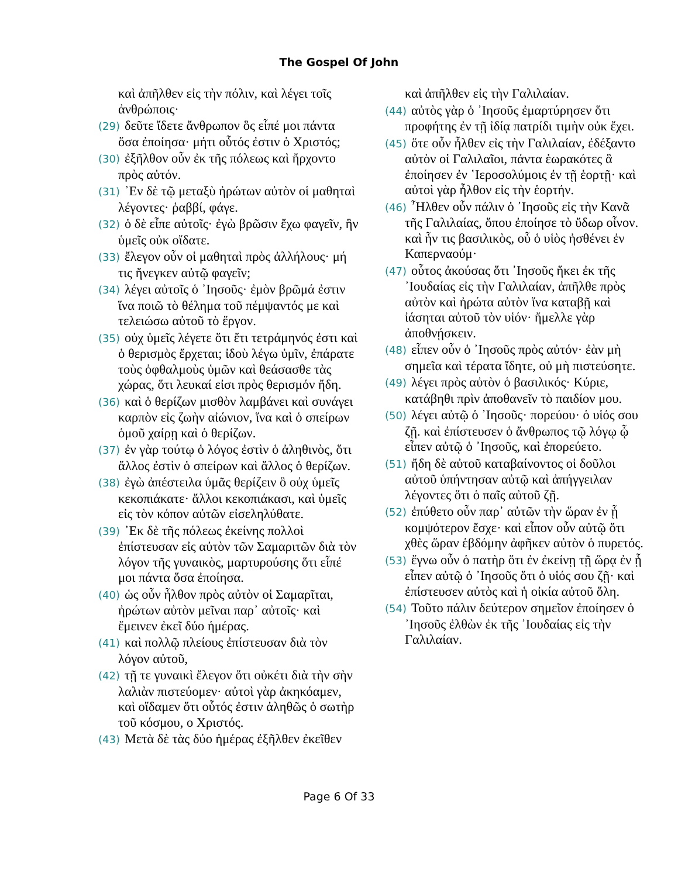The Gospel Of John
καὶ ἀπῆλθεν εἰς τὴν πόλιν, καὶ λέγει τοῖς ἀνθρώποις·
(29) δεῦτε ἴδετε ἄνθρωπον ὃς εἶπέ μοι πάντα ὅσα ἐποίησα· μήτι οὗτός ἐστιν ὁ Χριστός;
(30) ἐξῆλθον οὖν ἐκ τῆς πόλεως καὶ ἤρχοντο πρὸς αὐτόν.
(31) ᾿Εν δὲ τῷ μεταξὺ ἠρώτων αὐτὸν οἱ μαθηταὶ λέγοντες· ῥαββί, φάγε.
(32) ὁ δὲ εἶπε αὐτοῖς· ἐγὼ βρῶσιν ἔχω φαγεῖν, ἣν ὑμεῖς οὐκ οἴδατε.
(33) ἔλεγον οὖν οἱ μαθηταὶ πρὸς ἀλλήλους· μή τις ἤνεγκεν αὐτῷ φαγεῖν;
(34) λέγει αὐτοῖς ὁ ᾿Ιησοῦς· ἐμὸν βρῶμά ἐστιν ἵνα ποιῶ τὸ θέλημα τοῦ πέμψαντός με καὶ τελειώσω αὐτοῦ τὸ ἔργον.
(35) οὐχ ὑμεῖς λέγετε ὅτι ἔτι τετράμηνός ἐστι καὶ ὁ θερισμὸς ἔρχεται; ἰδοὺ λέγω ὑμῖν, ἐπάρατε τοὺς ὀφθαλμοὺς ὑμῶν καὶ θεάσασθε τὰς χώρας, ὅτι λευκαί εἰσι πρὸς θερισμόν ἤδη.
(36) καὶ ὁ θερίζων μισθὸν λαμβάνει καὶ συνάγει καρπὸν εἰς ζωὴν αἰώνιον, ἵνα καὶ ὁ σπείρων ὁμοῦ χαίρῃ καὶ ὁ θερίζων.
(37) ἐν γὰρ τούτῳ ὁ λόγος ἐστὶν ὁ ἀληθινὸς, ὅτι ἄλλος ἐστὶν ὁ σπείρων καὶ ἄλλος ὁ θερίζων.
(38) ἐγὼ ἀπέστειλα ὑμᾶς θερίζειν ὃ οὐχ ὑμεῖς κεκοπιάκατε· ἄλλοι κεκοπιάκασι, καὶ ὑμεῖς εἰς τὸν κόπον αὐτῶν εἰσεληλύθατε.
(39) ᾿Εκ δὲ τῆς πόλεως ἐκείνης πολλοὶ ἐπίστευσαν εἰς αὐτὸν τῶν Σαμαριτῶν διὰ τὸν λόγον τῆς γυναικὸς, μαρτυρούσης ὅτι εἶπέ μοι πάντα ὅσα ἐποίησα.
(40) ὡς οὖν ἦλθον πρὸς αὐτὸν οἱ Σαμαρῖται, ἠρώτων αὐτὸν μεῖναι παρ᾿ αὐτοῖς· καὶ ἔμεινεν ἐκεῖ δύο ἡμέρας.
(41) καὶ πολλῷ πλείους ἐπίστευσαν διὰ τὸν λόγον αὐτοῦ,
(42) τῇ τε γυναικὶ ἔλεγον ὅτι οὐκέτι διὰ τὴν σὴν λαλιὰν πιστεύομεν· αὐτοὶ γὰρ ἀκηκόαμεν, καὶ οἴδαμεν ὅτι οὗτός ἐστιν ἀληθῶς ὁ σωτὴρ τοῦ κόσμου, ο Χριστός.
(43) Μετὰ δὲ τὰς δύο ἡμέρας ἐξῆλθεν ἐκεῖθεν
καὶ ἀπῆλθεν εἰς τὴν Γαλιλαίαν.
(44) αὐτὸς γὰρ ὁ ᾿Ιησοῦς ἐμαρτύρησεν ὅτι προφήτης ἐν τῇ ἰδίᾳ πατρίδι τιμὴν οὐκ ἔχει.
(45) ὅτε οὖν ἦλθεν εἰς τὴν Γαλιλαίαν, ἐδέξαντο αὐτὸν οἱ Γαλιλαῖοι, πάντα ἑωρακότες ἃ ἐποίησεν ἐν ῾Ιεροσολύμοις ἐν τῇ ἑορτῇ· καὶ αὐτοὶ γὰρ ἦλθον εἰς τὴν ἑορτήν.
(46) ῏Ηλθεν οὖν πάλιν ὁ ᾿Ιησοῦς εἰς τὴν Κανᾶ τῆς Γαλιλαίας, ὅπου ἐποίησε τὸ ὕδωρ οἶνον. καὶ ἦν τις βασιλικὸς, οὗ ὁ υἱὸς ἠσθένει ἐν Καπερναούμ·
(47) οὗτος ἀκούσας ὅτι ᾿Ιησοῦς ἥκει ἐκ τῆς ᾿Ιουδαίας εἰς τὴν Γαλιλαίαν, ἀπῆλθε πρὸς αὐτὸν καὶ ἠρώτα αὐτὸν ἵνα καταβῇ καὶ ἰάσηται αὐτοῦ τὸν υἱόν· ἤμελλε γὰρ ἀποθνῄσκειν.
(48) εἶπεν οὖν ὁ ᾿Ιησοῦς πρὸς αὐτόν· ἐὰν μὴ σημεῖα καὶ τέρατα ἴδητε, οὐ μὴ πιστεύσητε.
(49) λέγει πρὸς αὐτὸν ὁ βασιλικός· Κύριε, κατάβηθι πρὶν ἀποθανεῖν τὸ παιδίον μου.
(50) λέγει αὐτῷ ὁ ᾿Ιησοῦς· πορεύου· ὁ υἱός σου ζῇ. καὶ ἐπίστευσεν ὁ ἄνθρωπος τῷ λόγῳ ᾧ εἶπεν αὐτῷ ὁ ᾿Ιησοῦς, καὶ ἐπορεύετο.
(51) ἤδη δὲ αὐτοῦ καταβαίνοντος οἱ δοῦλοι αὐτοῦ ὑπήντησαν αὐτῷ καὶ ἀπήγγειλαν λέγοντες ὅτι ὁ παῖς αὐτοῦ ζῇ.
(52) ἐπύθετο οὖν παρ᾿ αὐτῶν τὴν ὥραν ἐν ᾗ κομψότερον ἔσχε· καὶ εἶπον οὖν αὐτῷ ὅτι χθὲς ὥραν ἑβδόμην ἀφῆκεν αὐτὸν ὁ πυρετός.
(53) ἔγνω οὖν ὁ πατὴρ ὅτι ἐν ἐκείνῃ τῇ ὥρᾳ ἐν ᾗ εἶπεν αὐτῷ ὁ ᾿Ιησοῦς ὅτι ὁ υἱός σου ζῇ· καὶ ἐπίστευσεν αὐτὸς καὶ ἡ οἰκία αὐτοῦ ὅλη.
(54) Τοῦτο πάλιν δεύτερον σημεῖον ἐποίησεν ὁ ᾿Ιησοῦς ἐλθὼν ἐκ τῆς ᾿Ιουδαίας εἰς τὴν Γαλιλαίαν.
Page 6 Of 33